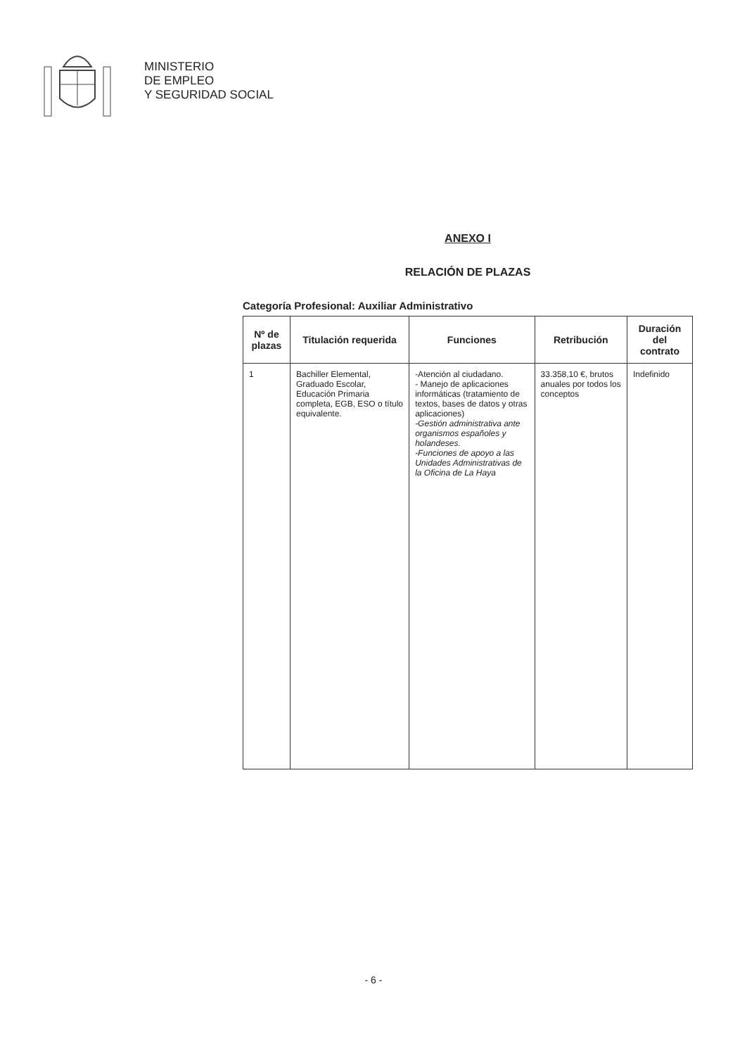MINISTERIO
DE EMPLEO
Y SEGURIDAD SOCIAL
ANEXO I
RELACIÓN DE PLAZAS
Categoría Profesional: Auxiliar Administrativo
| Nº de plazas | Titulación requerida | Funciones | Retribución | Duración del contrato |
| --- | --- | --- | --- | --- |
| 1 | Bachiller Elemental, Graduado Escolar, Educación Primaria completa, EGB, ESO o título equivalente. | -Atención al ciudadano. - Manejo de aplicaciones informáticas (tratamiento de textos, bases de datos y otras aplicaciones) -Gestión administrativa ante organismos españoles y holandeses. -Funciones de apoyo a las Unidades Administrativas de la Oficina de La Haya | 33.358,10 €, brutos anuales por todos los conceptos | Indefinido |
- 6 -